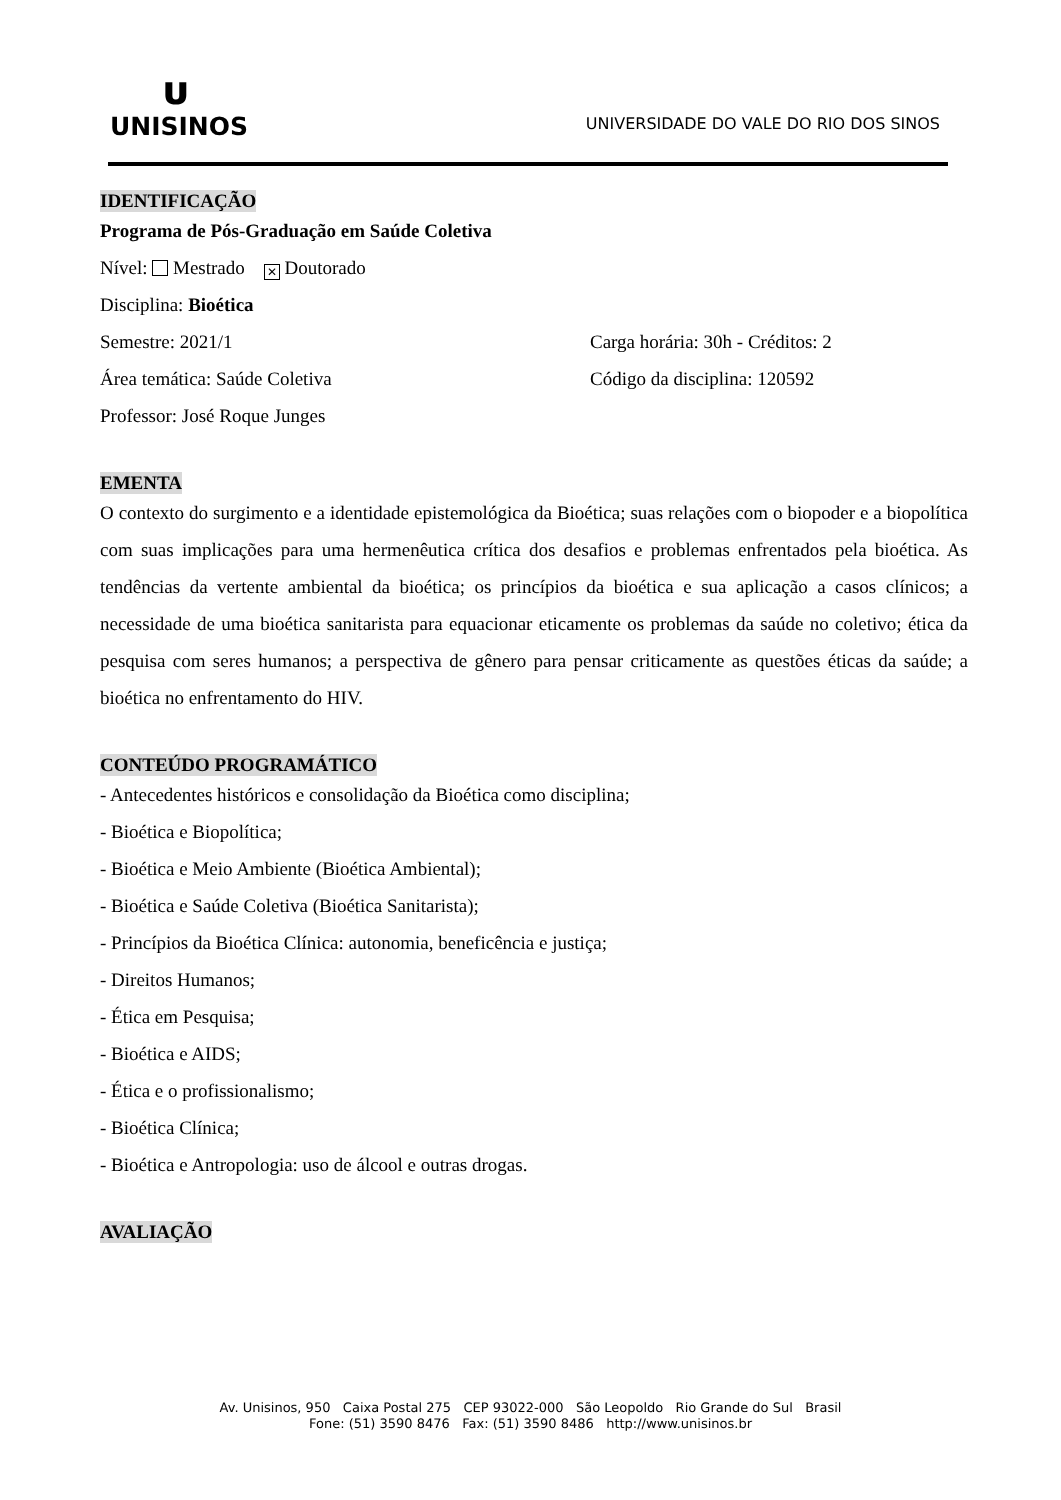ᴜ
UNISINOS
UNIVERSIDADE DO VALE DO RIO DOS SINOS
IDENTIFICAÇÃO
Programa de Pós-Graduação em Saúde Coletiva
Nível: Mestrado ✕ Doutorado
Disciplina: Bioética
Semestre: 2021/1 Carga horária: 30h - Créditos: 2
Área temática: Saúde Coletiva Código da disciplina: 120592
Professor: José Roque Junges
EMENTA
O contexto do surgimento e a identidade epistemológica da Bioética; suas relações com o biopoder e a biopolítica com suas implicações para uma hermenêutica crítica dos desafios e problemas enfrentados pela bioética. As tendências da vertente ambiental da bioética; os princípios da bioética e sua aplicação a casos clínicos; a necessidade de uma bioética sanitarista para equacionar eticamente os problemas da saúde no coletivo; ética da pesquisa com seres humanos; a perspectiva de gênero para pensar criticamente as questões éticas da saúde; a bioética no enfrentamento do HIV.
CONTEÚDO PROGRAMÁTICO
- Antecedentes históricos e consolidação da Bioética como disciplina;
- Bioética e Biopolítica;
- Bioética e Meio Ambiente (Bioética Ambiental);
- Bioética e Saúde Coletiva (Bioética Sanitarista);
- Princípios da Bioética Clínica: autonomia, beneficência e justiça;
- Direitos Humanos;
- Ética em Pesquisa;
- Bioética e AIDS;
- Ética e o profissionalismo;
- Bioética Clínica;
- Bioética e Antropologia: uso de álcool e outras drogas.
AVALIAÇÃO
Av. Unisinos, 950 Caixa Postal 275 CEP 93022-000 São Leopoldo Rio Grande do Sul Brasil
Fone: (51) 3590 8476 Fax: (51) 3590 8486 http://www.unisinos.br